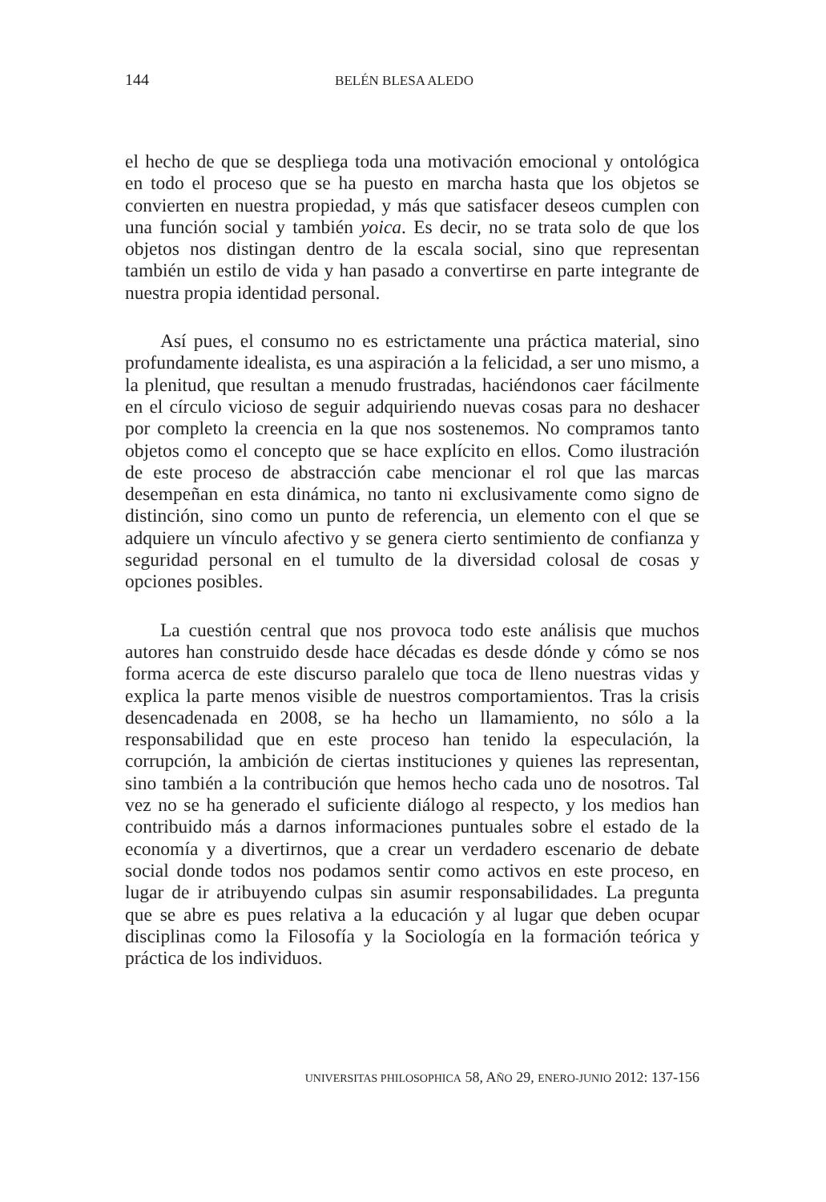144 BELÉN BLESA ALEDO
el hecho de que se despliega toda una motivación emocional y ontológica en todo el proceso que se ha puesto en marcha hasta que los objetos se convierten en nuestra propiedad, y más que satisfacer deseos cumplen con una función social y también yoica. Es decir, no se trata solo de que los objetos nos distingan dentro de la escala social, sino que representan también un estilo de vida y han pasado a convertirse en parte integrante de nuestra propia identidad personal.
Así pues, el consumo no es estrictamente una práctica material, sino profundamente idealista, es una aspiración a la felicidad, a ser uno mismo, a la plenitud, que resultan a menudo frustradas, haciéndonos caer fácilmente en el círculo vicioso de seguir adquiriendo nuevas cosas para no deshacer por completo la creencia en la que nos sostenemos. No compramos tanto objetos como el concepto que se hace explícito en ellos. Como ilustración de este proceso de abstracción cabe mencionar el rol que las marcas desempeñan en esta dinámica, no tanto ni exclusivamente como signo de distinción, sino como un punto de referencia, un elemento con el que se adquiere un vínculo afectivo y se genera cierto sentimiento de confianza y seguridad personal en el tumulto de la diversidad colosal de cosas y opciones posibles.
La cuestión central que nos provoca todo este análisis que muchos autores han construido desde hace décadas es desde dónde y cómo se nos forma acerca de este discurso paralelo que toca de lleno nuestras vidas y explica la parte menos visible de nuestros comportamientos. Tras la crisis desencadenada en 2008, se ha hecho un llamamiento, no sólo a la responsabilidad que en este proceso han tenido la especulación, la corrupción, la ambición de ciertas instituciones y quienes las representan, sino también a la contribución que hemos hecho cada uno de nosotros. Tal vez no se ha generado el suficiente diálogo al respecto, y los medios han contribuido más a darnos informaciones puntuales sobre el estado de la economía y a divertirnos, que a crear un verdadero escenario de debate social donde todos nos podamos sentir como activos en este proceso, en lugar de ir atribuyendo culpas sin asumir responsabilidades. La pregunta que se abre es pues relativa a la educación y al lugar que deben ocupar disciplinas como la Filosofía y la Sociología en la formación teórica y práctica de los individuos.
UNIVERSITAS PHILOSOPHICA 58, AÑO 29, ENERO-JUNIO 2012: 137-156